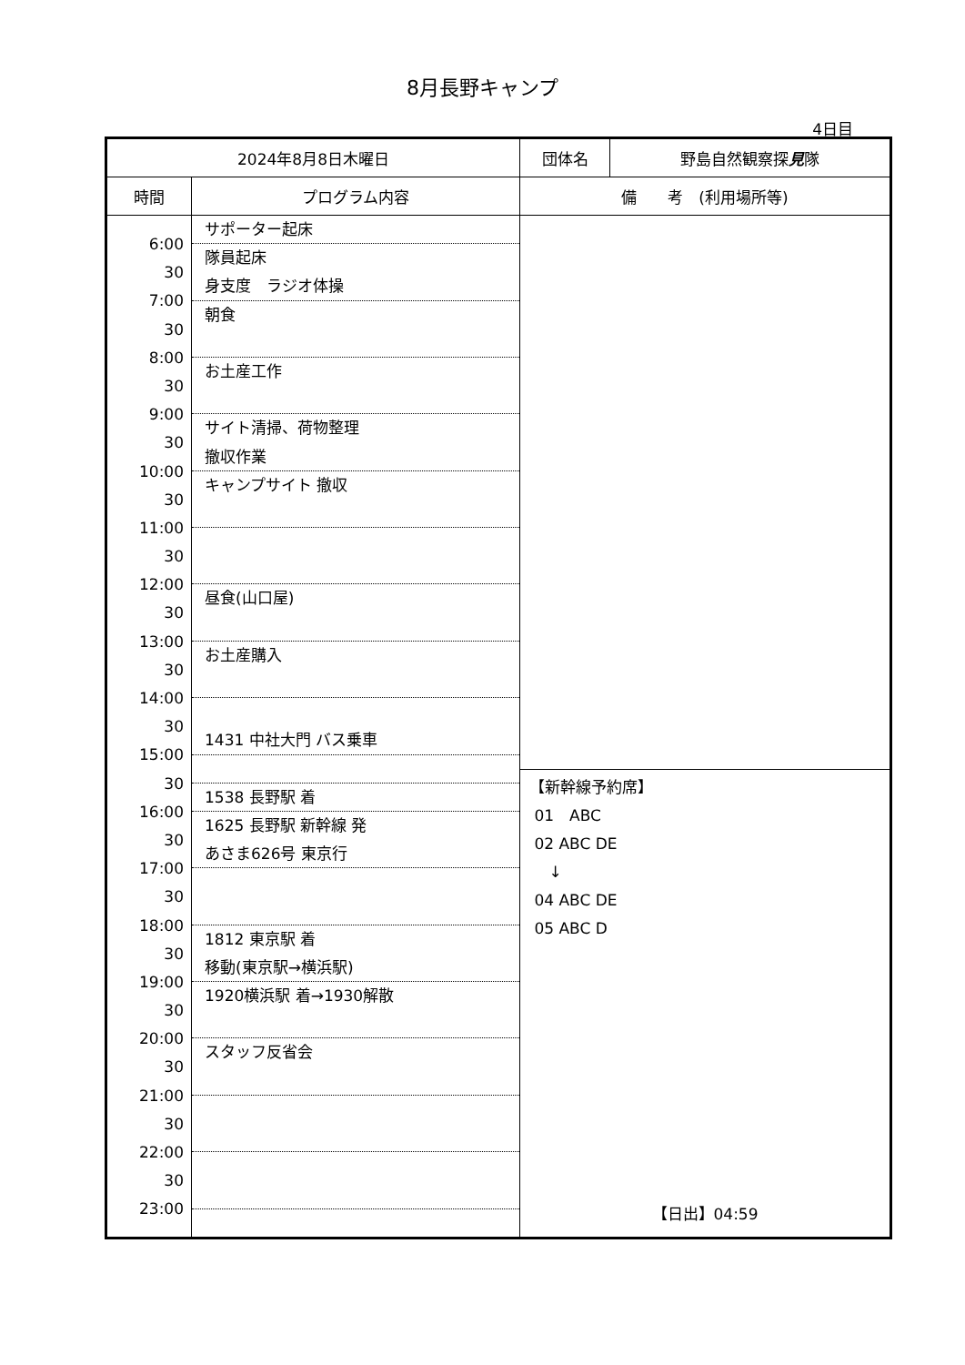8月長野キャンプ
4日目
| 2024年8月8日木曜日 | | 団体名 | 野島自然観察探 見 隊 |
| 時間 | プログラム内容 | 備 考 (利用場所等) | |
| 6:00 30 7:00 30 8:00 30 9:00 30 10:00 30 11:00 30 12:00 30 13:00 30 14:00 30 15:00 30 16:00 30 17:00 30 18:00 30 19:00 30 20:00 30 21:00 30 22:00 30 23:00 | サポーター起床 隊員起床 身支度 ラジオ体操 朝食 お土産工作 サイト清掃、荷物整理 撤収作業 キャンプサイト 撤収 昼食(山口屋) お土産購入 1431 中社大門 バス乗車 1538 長野駅 着 1625 長野駅 新幹線 発 あさま626号 東京行 1812 東京駅 着 移動(東京駅→横浜駅) 1920横浜駅 着→1930解散 スタッフ反省会 | 【新幹線予約席】 01 ABC 02 ABC DE ↓ 04 ABC DE 05 ABC D 【日出】04:59 | |